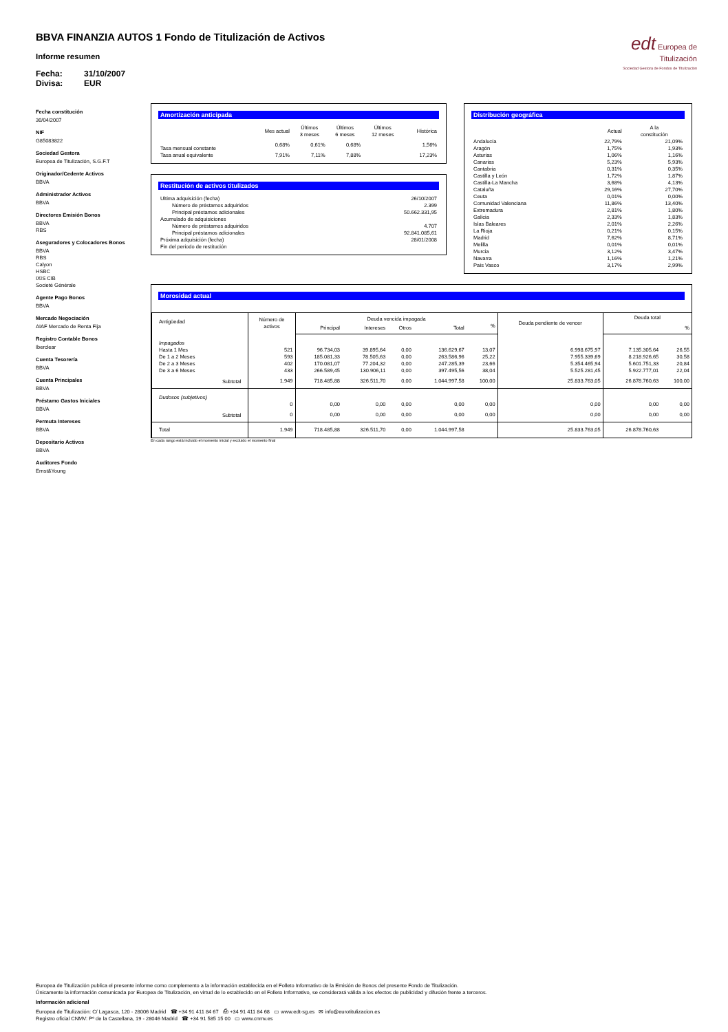edt Europea de
Titulización
Sociedad Gestora de Fondos de Titulización
BBVA FINANZIA AUTOS 1 Fondo de Titulización de Activos
Informe resumen
Fecha: 31/10/2007
Divisa: EUR
Fecha constitución
30/04/2007
NIF
G85083822
Sociedad Gestora
Europea de Titulización, S.G.F.T
Originador/Cedente Activos
BBVA
Administrador Activos
BBVA
Directores Emisión Bonos
BBVA
RBS
Aseguradores y Colocadores Bonos
BBVA
RBS
Calyon
HSBC
IXIS CIB
Societé Générale
Agente Pago Bonos
BBVA
Mercado Negociación
AIAF Mercado de Renta Fija
Registro Contable Bonos
Iberclear
Cuenta Tesorería
BBVA
Cuenta Principales
BBVA
Préstamo Gastos Iniciales
BBVA
Permuta Intereses
BBVA
Depositario Activos
BBVA
Auditores Fondo
Ernst&Young
Amortización anticipada
| | Mes actual | Últimos 3 meses | Últimos 6 meses | Últimos 12 meses | Histórica |
| --- | --- | --- | --- | --- | --- |
| Tasa mensual constante | 0,68% | 0,61% | 0,68% | | 1,56% |
| Tasa anual equivalente | 7,91% | 7,11% | 7,88% | | 17,23% |
Restitución de activos titulizados
| Ultima adquisición (fecha) | 26/10/2007 |
| Número de préstamos adquiridos | 2.399 |
| Principal préstamos adicionales | 50.662.331,95 |
| Acumulado de adquisiciones | |
| Número de préstamos adquiridos | 4.707 |
| Principal préstamos adicionales | 92.841.085,61 |
| Próxima adquisición (fecha) | 28/01/2008 |
| Fin del periodo de restitución | |
Distribución geográfica
| | Actual | A la constitución |
| --- | --- | --- |
| Andalucía | 22,79% | 21,09% |
| Aragón | 1,75% | 1,93% |
| Asturias | 1,06% | 1,16% |
| Canarias | 5,23% | 5,93% |
| Cantabria | 0,31% | 0,35% |
| Castilla y León | 1,72% | 1,87% |
| Castilla-La Mancha | 3,68% | 4,13% |
| Cataluña | 29,16% | 27,70% |
| Ceuta | 0,01% | 0,00% |
| Comunidad Valenciana | 11,86% | 13,40% |
| Extremadura | 2,81% | 1,80% |
| Galicia | 2,33% | 1,83% |
| Islas Baleares | 2,01% | 2,26% |
| La Rioja | 0,21% | 0,15% |
| Madrid | 7,62% | 8,71% |
| Melilla | 0,01% | 0,01% |
| Murcia | 3,12% | 3,47% |
| Navarra | 1,16% | 1,21% |
| País Vasco | 3,17% | 2,99% |
Morosidad actual
| Antigüedad | Número de activos | Deuda vencida impagada | | | | | Deuda pendiente de vencer | Deuda total | |
| --- | --- | --- | --- | --- | --- | --- | --- | --- | --- |
| | | Principal | Intereses | Otros | Total | % | | | % |
| Impagados | | | | | | | | | |
| Hasta 1 Mes | 521 | 96.734,03 | 39.895,64 | 0,00 | 136.629,67 | 13,07 | 6.998.675,97 | 7.135.305,64 | 26,55 |
| De 1 a 2 Meses | 593 | 185.081,33 | 78.505,63 | 0,00 | 263.586,96 | 25,22 | 7.955.339,69 | 8.218.926,65 | 30,58 |
| De 2 a 3 Meses | 402 | 170.081,07 | 77.204,32 | 0,00 | 247.285,39 | 23,66 | 5.354.465,94 | 5.601.751,33 | 20,84 |
| De 3 a 6 Meses | 433 | 266.589,45 | 130.906,11 | 0,00 | 397.495,56 | 38,04 | 5.525.281,45 | 5.922.777,01 | 22,04 |
| Subtotal | 1.949 | 718.485,88 | 326.511,70 | 0,00 | 1.044.997,58 | 100,00 | 25.833.763,05 | 26.878.760,63 | 100,00 |
| Dudosos (subjetivos) | | | | | | | | | |
| | 0 | 0,00 | 0,00 | 0,00 | 0,00 | 0,00 | 0,00 | 0,00 | 0,00 |
| Subtotal | 0 | 0,00 | 0,00 | 0,00 | 0,00 | 0,00 | 0,00 | 0,00 | 0,00 |
| Total | 1.949 | 718.485,88 | 326.511,70 | 0,00 | 1.044.997,58 | | 25.833.763,05 | 26.878.760,63 | |
En cada rango está incluido el momento inicial y excluido el momento final
Europea de Titulización publica el presente informe como complemento a la información establecida en el Folleto Informativo de la Emisión de Bonos del presente Fondo de Titulización.
Únicamente la información comunicada por Europea de Titulización, en virtud de lo establecido en el Folleto Informativo, se considerará válida a los efectos de publicidad y difusión frente a terceros.
Información adicional
Europea de Titulización: C/ Lagasca, 120 - 28006 Madrid ☎ +34 91 411 84 67 ⎙ +34 91 411 84 68 ▭ www.edt-sg.es ✉ info@eurotitulizacion.es
Registro oficial CNMV: Pº de la Castellana, 19 - 28046 Madrid ☎ +34 91 585 15 00 ▭ www.cnmv.es